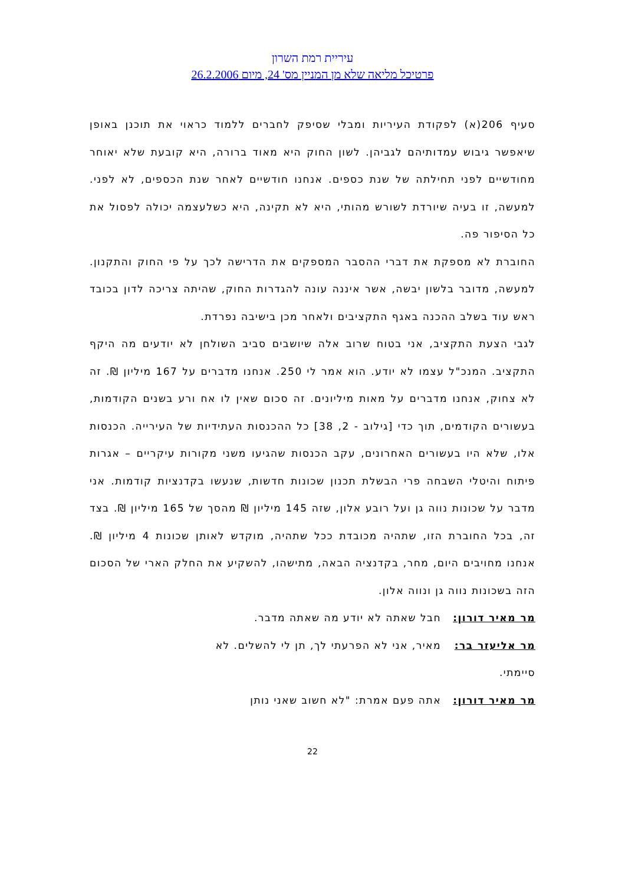עיריית רמת השרון
פרטיכל מליאה שלא מן המניין מס' 24, מיום 26.2.2006
סעיף 206(א) לפקודת העיריות ומבלי שסיפק לחברים ללמוד כראוי את תוכנן באופן שיאפשר גיבוש עמדותיהם לגביהן. לשון החוק היא מאוד ברורה, היא קובעת שלא יאוחר מחודשיים לפני תחילתה של שנת כספים. אנחנו חודשיים לאחר שנת הכספים, לא לפני. למעשה, זו בעיה שיורדת לשורש מהותי, היא לא תקינה, היא כשלעצמה יכולה לפסול את כל הסיפור פה.
החוברת לא מספקת את דברי ההסבר המספקים את הדרישה לכך על פי החוק והתקנון. למעשה, מדובר בלשון יבשה, אשר איננה עונה להגדרות החוק, שהיתה צריכה לדון בכובד ראש עוד בשלב ההכנה באגף התקציבים ולאחר מכן בישיבה נפרדת.
לגבי הצעת התקציב, אני בטוח שרוב אלה שיושבים סביב השולחן לא יודעים מה היקף התקציב. המנכ"ל עצמו לא יודע. הוא אמר לי 250. אנחנו מדברים על 167 מיליון ₪. זה לא צחוק, אנחנו מדברים על מאות מיליונים. זה סכום שאין לו אח ורע בשנים הקודמות, בעשורים הקודמים, תוך כדי [גילוב - 2, 38] כל ההכנסות העתידיות של העירייה. הכנסות אלו, שלא היו בעשורים האחרונים, עקב הכנסות שהגיעו משני מקורות עיקריים – אגרות פיתוח והיטלי השבחה פרי הבשלת תכנון שכונות חדשות, שנעשו בקדנציות קודמות. אני מדבר על שכונות נווה גן ועל רובע אלון, שזה 145 מיליון ₪ מהסך של 165 מיליון ₪. בצד זה, בכל החוברת הזו, שתהיה מכובדת ככל שתהיה, מוקדש לאותן שכונות 4 מיליון ₪. אנחנו מחויבים היום, מחר, בקדנציה הבאה, מתישהו, להשקיע את החלק הארי של הסכום הזה בשכונות נווה גן ונווה אלון.
מר מאיר דורון: חבל שאתה לא יודע מה שאתה מדבר.
מר אליעזר בר: מאיר, אני לא הפרעתי לך, תן לי להשלים. לא
סיימתי.
מר מאיר דורון: אתה פעם אמרת: "לא חשוב שאני נותן
22